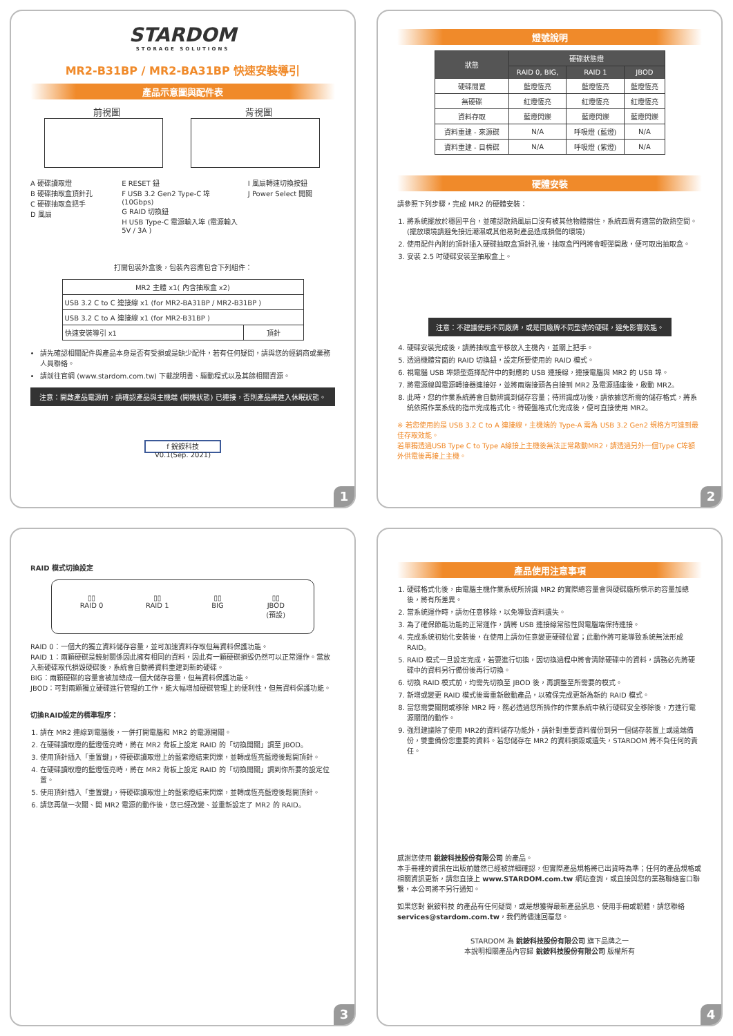STARDOM
STORAGE SOLUTIONS
MR2-B31BP / MR2-BA31BP 快速安裝導引
產品示意圖與配件表
前視圖 背視圖
A 硬碟讀取燈
B 硬碟抽取盒頂針孔
C 硬碟抽取盒把手
D 風扇
E RESET 鈕
F USB 3.2 Gen2 Type-C 埠 (10Gbps)
G RAID 切換鈕
H USB Type-C 電源輸入埠 (電源輸入5V / 3A )
I 風扇轉速切換按鈕
J Power Select 開關
打開包裝外盒後，包裝內容應包含下列組件：
| MR2 主體 x1( 內含抽取盒 x2) | |
| USB 3.2 C to C 連接線 x1 (for MR2-BA31BP / MR2-B31BP ) | |
| USB 3.2 C to A 連接線 x1 (for MR2-B31BP ) | |
| 快速安裝導引 x1 | 頂針 |
請先確認相關配件與產品本身是否有受損或是缺少配件，若有任何疑問，請與您的經銷商或業務人員聯絡。
請前往官網 (www.stardom.com.tw) 下載說明書、驅動程式以及其餘相關資源。
注意：開啟產品電源前，請確認產品與主機端 (開機狀態) 已連接，否則產品將進入休眠狀態。
f 銳銨科技
V0.1(Sep. 2021)
1
燈號說明
| 狀態 | 硬碟狀態燈 | | |
| --- | --- | --- | --- |
| | RAID 0, BIG, | RAID 1 | JBOD |
| 硬碟閒置 | 藍燈恆亮 | 藍燈恆亮 | 藍燈恆亮 |
| 無硬碟 | 紅燈恆亮 | 紅燈恆亮 | 紅燈恆亮 |
| 資料存取 | 藍燈閃爍 | 藍燈閃爍 | 藍燈閃爍 |
| 資料重建 - 來源碟 | N/A | 呼吸燈 (藍燈) | N/A |
| 資料重建 - 目標碟 | N/A | 呼吸燈 (紫燈) | N/A |
硬體安裝
請參照下列步驟，完成 MR2 的硬體安裝：
1. 將系統擺放於穩固平台，並確認散熱風扇口沒有被其他物體擋住，系統四周有適當的散熱空間。(擺放環境請避免接近潮濕或其他易對產品造成損傷的環境)
2. 使用配件內附的頂針插入硬碟抽取盒頂針孔後，抽取盒門閂將會輕彈開啟，便可取出抽取盒。
3. 安裝 2.5 吋硬碟安裝至抽取盒上。
注意：不建議使用不同廠牌，或是同廠牌不同型號的硬碟，避免影響效能。
4. 硬碟安裝完成後，請將抽取盒平移放入主機內，並關上把手。
5. 透過機體背面的 RAID 切換鈕，設定所要使用的 RAID 模式。
6. 視電腦 USB 埠類型選擇配件中的對應的 USB 連接線，連接電腦與 MR2 的 USB 埠。
7. 將電源線與電源轉接器連接好，並將兩端接頭各自接到 MR2 及電源插座後，啟動 MR2。
8. 此時，您的作業系統將會自動辨識到儲存容量；待辨識成功後，請依據您所需的儲存格式，將系統依照作業系統的指示完成格式化。待硬盤格式化完成後，便可直接使用 MR2。
※ 若您使用的是 USB 3.2 C to A 連接線，主機端的 Type-A 需為 USB 3.2 Gen2 規格方可達到最佳存取效能。
若單獨透過USB Type C to Type A線接上主機後無法正常啟動MR2，請透過另外一個Type C埠額外供電後再接上主機。
2
RAID 模式切換設定
▯▯
RAID 0 ▯▯
RAID 1 ▯▯
BIG ▯▯
JBOD
(預設)
RAID 0：一個大的獨立資料儲存容量，並可加速資料存取但無資料保護功能。
RAID 1：兩顆硬碟是鏡射關係因此擁有相同的資料，因此有一顆硬碟損毀仍然可以正常運作。當放入新硬碟取代損毀硬碟後，系統會自動將資料重建到新的硬碟。
BIG：兩顆硬碟的容量會被加總成一個大儲存容量，但無資料保護功能。
JBOD：可對兩顆獨立硬碟進行管理的工作，能大幅增加硬碟管理上的便利性，但無資料保護功能。
切換RAID設定的標準程序：
1. 請在 MR2 連線到電腦後，一併打開電腦和 MR2 的電源開關。
2. 在硬碟讀取燈的藍燈恆亮時，將在 MR2 背板上設定 RAID 的「切換開關」調至 JBOD。
3. 使用頂針插入「重置鍵」，待硬碟讀取燈上的藍紫燈結束閃爍，並轉成恆亮藍燈後鬆開頂針。
4. 在硬碟讀取燈的藍燈恆亮時，將在 MR2 背板上設定 RAID 的「切換開關」調到你所要的設定位置。
5. 使用頂針插入「重置鍵」，待硬碟讀取燈上的藍紫燈結束閃爍，並轉成恆亮藍燈後鬆開頂針。
6. 請您再做一次關、開 MR2 電源的動作後，您已經改變、並重新設定了 MR2 的 RAID。
3
產品使用注意事項
1. 硬碟格式化後，由電腦主機作業系統所辨識 MR2 的實際總容量會與硬碟廠所標示的容量加總後，將有所差異。
2. 當系統運作時，請勿任意移除，以免導致資料遺失。
3. 為了確保節能功能的正常運作，請將 USB 連接線常態性與電腦端保持連接。
4. 完成系統初始化安裝後，在使用上請勿任意變更硬碟位置；此動作將可能導致系統無法形成RAID。
5. RAID 模式一旦設定完成，若要進行切換，因切換過程中將會清除硬碟中的資料，請務必先將硬碟中的資料另行備份後再行切換。
6. 切換 RAID 模式前，均需先切換至 JBOD 後，再調整至所需要的模式。
7. 新增或變更 RAID 模式後需重新啟動產品，以確保完成更新為新的 RAID 模式。
8. 當您需要關閉或移除 MR2 時，務必透過您所操作的作業系統中執行硬碟安全移除後，方進行電源關閉的動作。
9. 強烈建議除了使用 MR2的資料儲存功能外，請針對重要資料備份到另一個儲存裝置上或遠端備份，雙重備份您重要的資料。若您儲存在 MR2 的資料損毀或遺失，STARDOM 將不負任何的責任。
感謝您使用 銳銨科技股份有限公司 的產品。
本手冊裡的資訊在出版前雖然已經被詳細確認，但實際產品規格將已出貨時為準；任何的產品規格或相關資訊更新，請您直接上 www.STARDOM.com.tw 網站查詢，或直接與您的業務聯絡窗口聯繫，本公司將不另行通知。
如果您對 銳銨科技 的產品有任何疑問，或是想獲得最新產品訊息、使用手冊或韌體，請您聯絡 services@stardom.com.tw，我們將儘速回覆您。
STARDOM 為 銳銨科技股份有限公司 旗下品牌之一
本說明相關產品內容歸 銳銨科技股份有限公司 版權所有
4